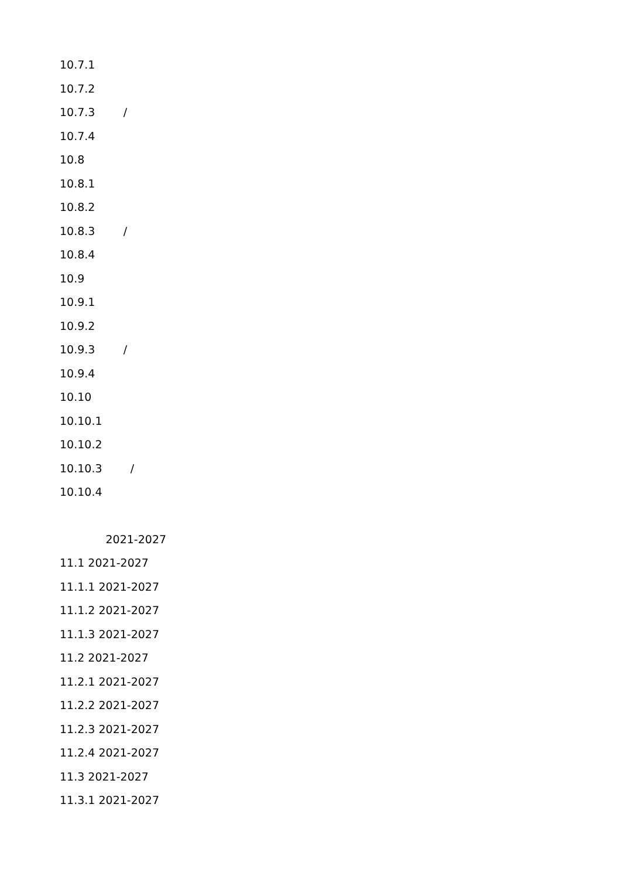10.7.1
10.7.2
10.7.3 /
10.7.4
10.8
10.8.1
10.8.2
10.8.3 /
10.8.4
10.9
10.9.1
10.9.2
10.9.3 /
10.9.4
10.10
10.10.1
10.10.2
10.10.3 /
10.10.4
2021-2027
11.1 2021-2027
11.1.1 2021-2027
11.1.2 2021-2027
11.1.3 2021-2027
11.2 2021-2027
11.2.1 2021-2027
11.2.2 2021-2027
11.2.3 2021-2027
11.2.4 2021-2027
11.3 2021-2027
11.3.1 2021-2027